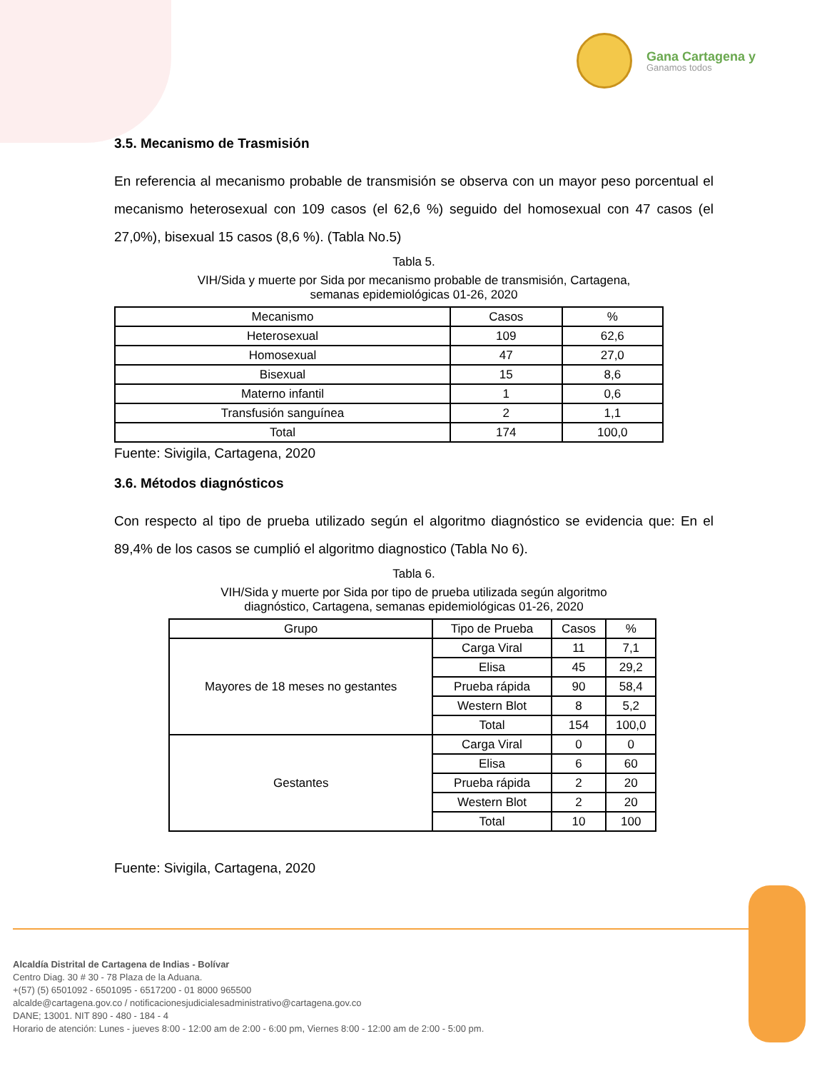Gana Cartagena y
Ganamos todos
3.5. Mecanismo de Trasmisión
En referencia al mecanismo probable de transmisión se observa con un mayor peso porcentual el mecanismo heterosexual con 109 casos (el 62,6 %) seguido del homosexual con 47 casos (el 27,0%), bisexual 15 casos (8,6 %). (Tabla No.5)
Tabla 5.
VIH/Sida y muerte por Sida por mecanismo probable de transmisión, Cartagena,
semanas epidemiológicas 01-26, 2020
| Mecanismo | Casos | % |
| --- | --- | --- |
| Heterosexual | 109 | 62,6 |
| Homosexual | 47 | 27,0 |
| Bisexual | 15 | 8,6 |
| Materno infantil | 1 | 0,6 |
| Transfusión sanguínea | 2 | 1,1 |
| Total | 174 | 100,0 |
Fuente: Sivigila, Cartagena, 2020
3.6. Métodos diagnósticos
Con respecto al tipo de prueba utilizado según el algoritmo diagnóstico se evidencia que: En el 89,4% de los casos se cumplió el algoritmo diagnostico (Tabla No 6).
Tabla 6.
VIH/Sida y muerte por Sida por tipo de prueba utilizada según algoritmo
diagnóstico, Cartagena, semanas epidemiológicas 01-26, 2020
| Grupo | Tipo de Prueba | Casos | % |
| --- | --- | --- | --- |
| Mayores de 18 meses no gestantes | Carga Viral | 11 | 7,1 |
| | Elisa | 45 | 29,2 |
| | Prueba rápida | 90 | 58,4 |
| | Western Blot | 8 | 5,2 |
| | Total | 154 | 100,0 |
| Gestantes | Carga Viral | 0 | 0 |
| | Elisa | 6 | 60 |
| | Prueba rápida | 2 | 20 |
| | Western Blot | 2 | 20 |
| | Total | 10 | 100 |
Fuente: Sivigila, Cartagena, 2020
Alcaldía Distrital de Cartagena de Indias - Bolívar
Centro Diag. 30 # 30 - 78 Plaza de la Aduana.
+(57) (5) 6501092 - 6501095 - 6517200 - 01 8000 965500
alcalde@cartagena.gov.co / notificacionesjudicialesadministrativo@cartagena.gov.co
DANE; 13001. NIT 890 - 480 - 184 - 4
Horario de atención: Lunes - jueves 8:00 - 12:00 am de 2:00 - 6:00 pm, Viernes 8:00 - 12:00 am de 2:00 - 5:00 pm.